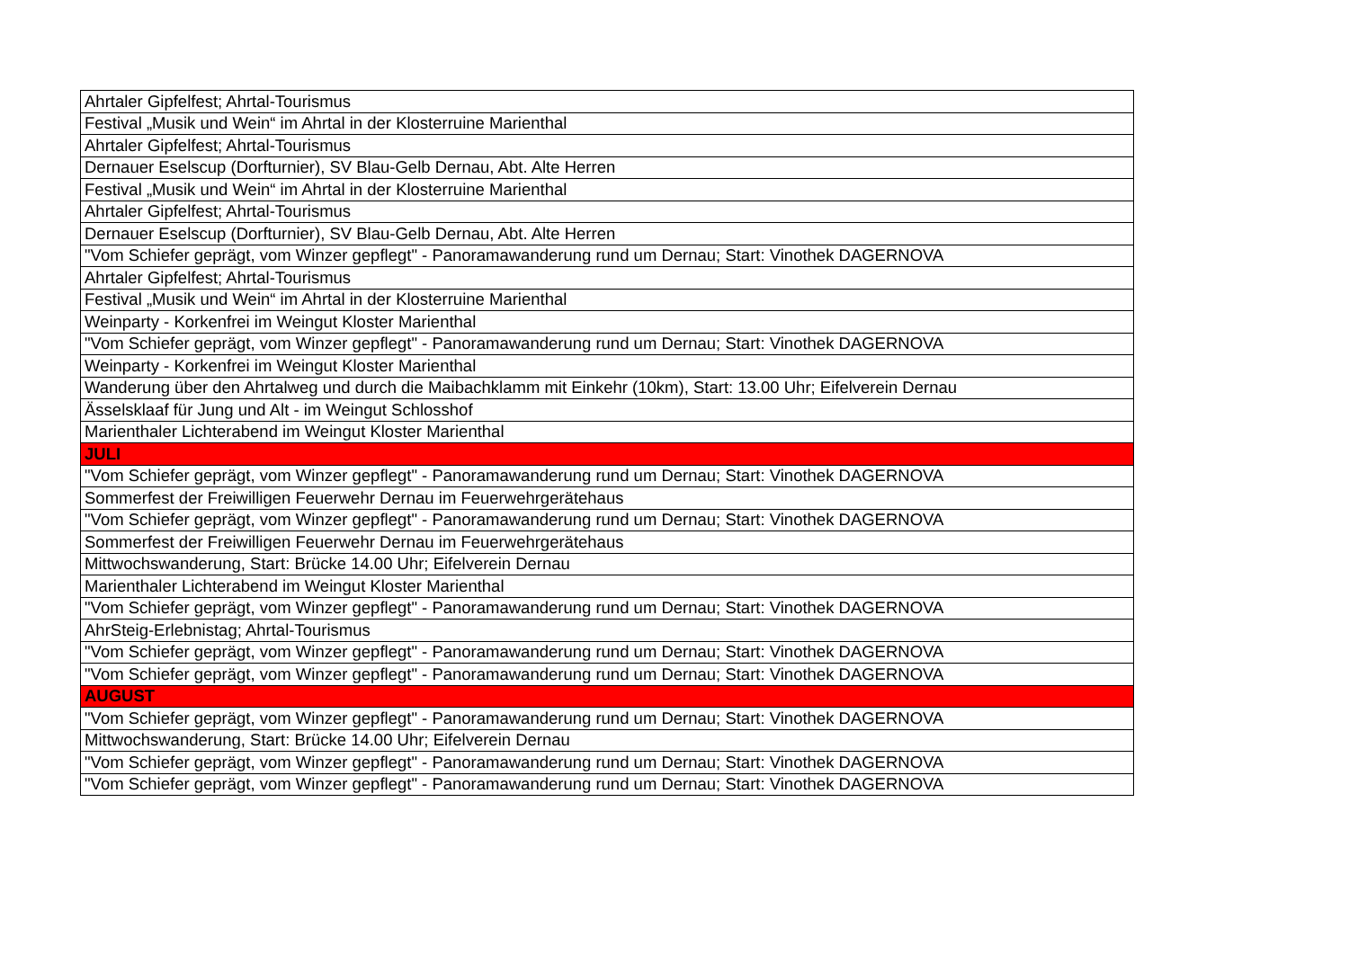| Ahrtaler Gipfelfest; Ahrtal-Tourismus |
| Festival „Musik und Wein“ im Ahrtal in der Klosterruine Marienthal |
| Ahrtaler Gipfelfest; Ahrtal-Tourismus |
| Dernauer Eselscup (Dorfturnier), SV Blau-Gelb Dernau, Abt. Alte Herren |
| Festival „Musik und Wein“ im Ahrtal in der Klosterruine Marienthal |
| Ahrtaler Gipfelfest; Ahrtal-Tourismus |
| Dernauer Eselscup (Dorfturnier), SV Blau-Gelb Dernau, Abt. Alte Herren |
| "Vom Schiefer geprägt, vom Winzer gepflegt" - Panoramawanderung rund um Dernau; Start: Vinothek DAGERNOVA |
| Ahrtaler Gipfelfest; Ahrtal-Tourismus |
| Festival „Musik und Wein“ im Ahrtal in der Klosterruine Marienthal |
| Weinparty - Korkenfrei im Weingut Kloster Marienthal |
| "Vom Schiefer geprägt, vom Winzer gepflegt" - Panoramawanderung rund um Dernau; Start: Vinothek DAGERNOVA |
| Weinparty - Korkenfrei im Weingut Kloster Marienthal |
| Wanderung über den Ahrtalweg und durch die Maibachklamm mit Einkehr (10km), Start: 13.00 Uhr; Eifelverein Dernau |
| Ässelsklaaf für Jung und Alt - im Weingut Schlosshof |
| Marienthaler Lichterabend im Weingut Kloster Marienthal |
| JULI |
| "Vom Schiefer geprägt, vom Winzer gepflegt" - Panoramawanderung rund um Dernau; Start: Vinothek DAGERNOVA |
| Sommerfest der Freiwilligen Feuerwehr Dernau im Feuerwehrgerätehaus |
| "Vom Schiefer geprägt, vom Winzer gepflegt" - Panoramawanderung rund um Dernau; Start: Vinothek DAGERNOVA |
| Sommerfest der Freiwilligen Feuerwehr Dernau im Feuerwehrgerätehaus |
| Mittwochswanderung, Start: Brücke 14.00 Uhr; Eifelverein Dernau |
| Marienthaler Lichterabend im Weingut Kloster Marienthal |
| "Vom Schiefer geprägt, vom Winzer gepflegt" - Panoramawanderung rund um Dernau; Start: Vinothek DAGERNOVA |
| AhrSteig-Erlebnistag; Ahrtal-Tourismus |
| "Vom Schiefer geprägt, vom Winzer gepflegt" - Panoramawanderung rund um Dernau; Start: Vinothek DAGERNOVA |
| "Vom Schiefer geprägt, vom Winzer gepflegt" - Panoramawanderung rund um Dernau; Start: Vinothek DAGERNOVA |
| AUGUST |
| "Vom Schiefer geprägt, vom Winzer gepflegt" - Panoramawanderung rund um Dernau; Start: Vinothek DAGERNOVA |
| Mittwochswanderung, Start: Brücke 14.00 Uhr; Eifelverein Dernau |
| "Vom Schiefer geprägt, vom Winzer gepflegt" - Panoramawanderung rund um Dernau; Start: Vinothek DAGERNOVA |
| "Vom Schiefer geprägt, vom Winzer gepflegt" - Panoramawanderung rund um Dernau; Start: Vinothek DAGERNOVA |